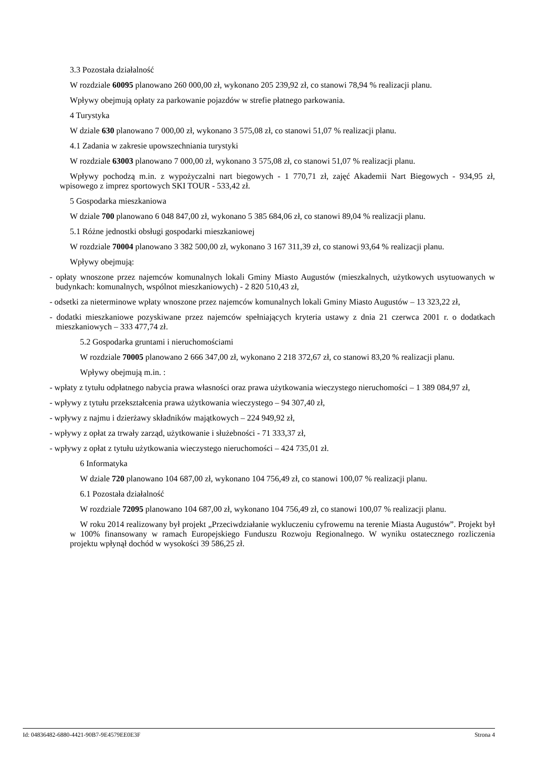3.3 Pozostała działalność
W rozdziale 60095 planowano 260 000,00 zł, wykonano 205 239,92 zł, co stanowi 78,94 % realizacji planu.
Wpływy obejmują opłaty za parkowanie pojazdów w strefie płatnego parkowania.
4 Turystyka
W dziale 630 planowano 7 000,00 zł, wykonano 3 575,08 zł, co stanowi 51,07 % realizacji planu.
4.1 Zadania w zakresie upowszechniania turystyki
W rozdziale 63003 planowano 7 000,00 zł, wykonano 3 575,08 zł, co stanowi 51,07 % realizacji planu.
Wpływy pochodzą m.in. z wypożyczalni nart biegowych - 1 770,71 zł, zajęć Akademii Nart Biegowych - 934,95 zł, wpisowego z imprez sportowych SKI TOUR - 533,42 zł.
5 Gospodarka mieszkaniowa
W dziale 700 planowano 6 048 847,00 zł, wykonano 5 385 684,06 zł, co stanowi 89,04 % realizacji planu.
5.1 Różne jednostki obsługi gospodarki mieszkaniowej
W rozdziale 70004 planowano 3 382 500,00 zł, wykonano 3 167 311,39 zł, co stanowi 93,64 % realizacji planu.
Wpływy obejmują:
- opłaty wnoszone przez najemców komunalnych lokali Gminy Miasto Augustów (mieszkalnych, użytkowych usytuowanych w budynkach: komunalnych, wspólnot mieszkaniowych) - 2 820 510,43 zł,
- odsetki za nieterminowe wpłaty wnoszone przez najemców komunalnych lokali Gminy Miasto Augustów – 13 323,22 zł,
- dodatki mieszkaniowe pozyskiwane przez najemców spełniających kryteria ustawy z dnia 21 czerwca 2001 r. o dodatkach mieszkaniowych – 333 477,74 zł.
5.2 Gospodarka gruntami i nieruchomościami
W rozdziale 70005 planowano 2 666 347,00 zł, wykonano 2 218 372,67 zł, co stanowi 83,20 % realizacji planu.
Wpływy obejmują m.in. :
- wpłaty z tytułu odpłatnego nabycia prawa własności oraz prawa użytkowania wieczystego nieruchomości – 1 389 084,97 zł,
- wpływy z tytułu przekształcenia prawa użytkowania wieczystego – 94 307,40 zł,
- wpływy z najmu i dzierżawy składników majątkowych – 224 949,92 zł,
- wpływy z opłat za trwały zarząd, użytkowanie i służebności - 71 333,37 zł,
- wpływy z opłat z tytułu użytkowania wieczystego nieruchomości – 424 735,01 zł.
6 Informatyka
W dziale 720 planowano 104 687,00 zł, wykonano 104 756,49 zł, co stanowi 100,07 % realizacji planu.
6.1 Pozostała działalność
W rozdziale 72095 planowano 104 687,00 zł, wykonano 104 756,49 zł, co stanowi 100,07 % realizacji planu.
W roku 2014 realizowany był projekt „Przeciwdziałanie wykluczeniu cyfrowemu na terenie Miasta Augustów”. Projekt był w 100% finansowany w ramach Europejskiego Funduszu Rozwoju Regionalnego. W wyniku ostatecznego rozliczenia projektu wpłynął dochód w wysokości 39 586,25 zł.
Id: 04836482-6880-4421-90B7-9E4579EE0E3F Strona 4